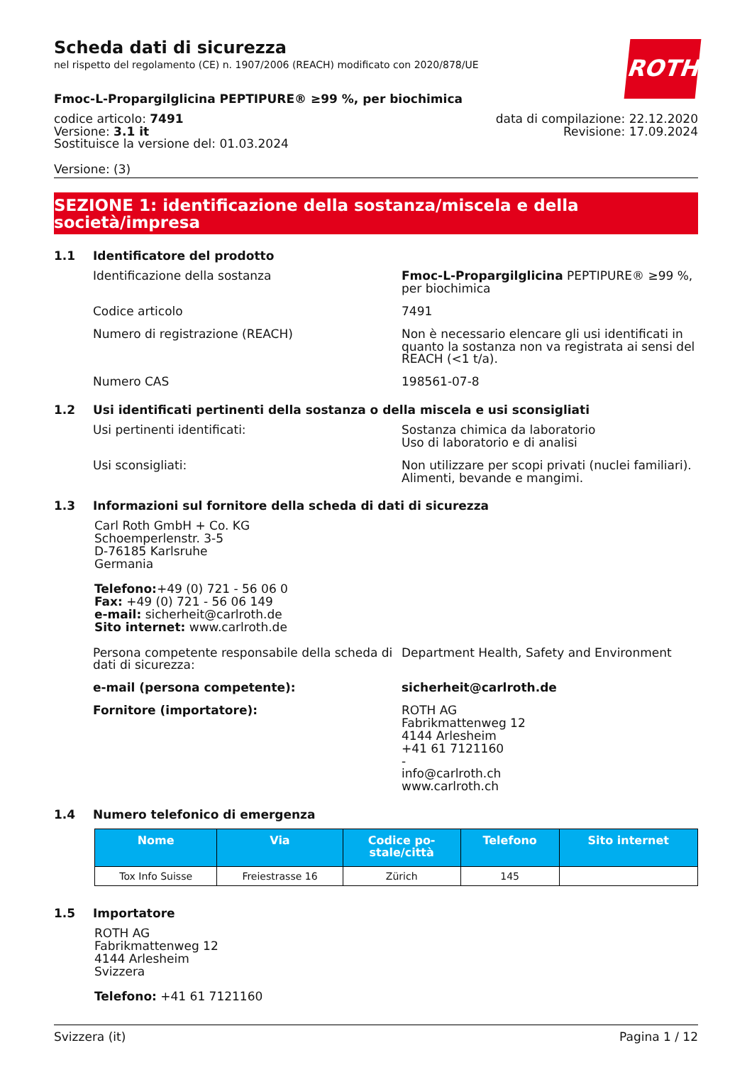ROTH
Scheda dati di sicurezza
nel rispetto del regolamento (CE) n. 1907/2006 (REACH) modificato con 2020/878/UE
Fmoc-L-Propargilglicina PEPTIPURE® ≥99 %, per biochimica
codice articolo: 7491
Versione: 3.1 it
Sostituisce la versione del: 01.03.2024
data di compilazione: 22.12.2020
Revisione: 17.09.2024
Versione: (3)
SEZIONE 1: identificazione della sostanza/miscela e della società/impresa
1.1 Identificatore del prodotto
Identificazione della sostanza Fmoc-L-Propargilglicina PEPTIPURE® ≥99 %, per biochimica
Codice articolo 7491
Numero di registrazione (REACH) Non è necessario elencare gli usi identificati in quanto la sostanza non va registrata ai sensi del REACH (<1 t/a).
Numero CAS 198561-07-8
1.2 Usi identificati pertinenti della sostanza o della miscela e usi sconsigliati
Usi pertinenti identificati: Sostanza chimica da laboratorio
Uso di laboratorio e di analisi
Usi sconsigliati: Non utilizzare per scopi privati (nuclei familiari).
Alimenti, bevande e mangimi.
1.3 Informazioni sul fornitore della scheda di dati di sicurezza
Carl Roth GmbH + Co. KG
Schoemperlenstr. 3-5
D-76185 Karlsruhe
Germania
Telefono:+49 (0) 721 - 56 06 0
Fax: +49 (0) 721 - 56 06 149
e-mail: sicherheit@carlroth.de
Sito internet: www.carlroth.de
Persona competente responsabile della scheda di dati di sicurezza:
Department Health, Safety and Environment
e-mail (persona competente): sicherheit@carlroth.de
Fornitore (importatore): ROTH AG
Fabrikmattenweg 12
4144 Arlesheim
+41 61 7121160
-
info@carlroth.ch
www.carlroth.ch
1.4 Numero telefonico di emergenza
| Nome | Via | Codice po- stale/città | Telefono | Sito internet |
| --- | --- | --- | --- | --- |
| Tox Info Suisse | Freiestrasse 16 | Zürich | 145 | |
1.5 Importatore
ROTH AG
Fabrikmattenweg 12
4144 Arlesheim
Svizzera
Telefono: +41 61 7121160
Svizzera (it) Pagina 1 / 12